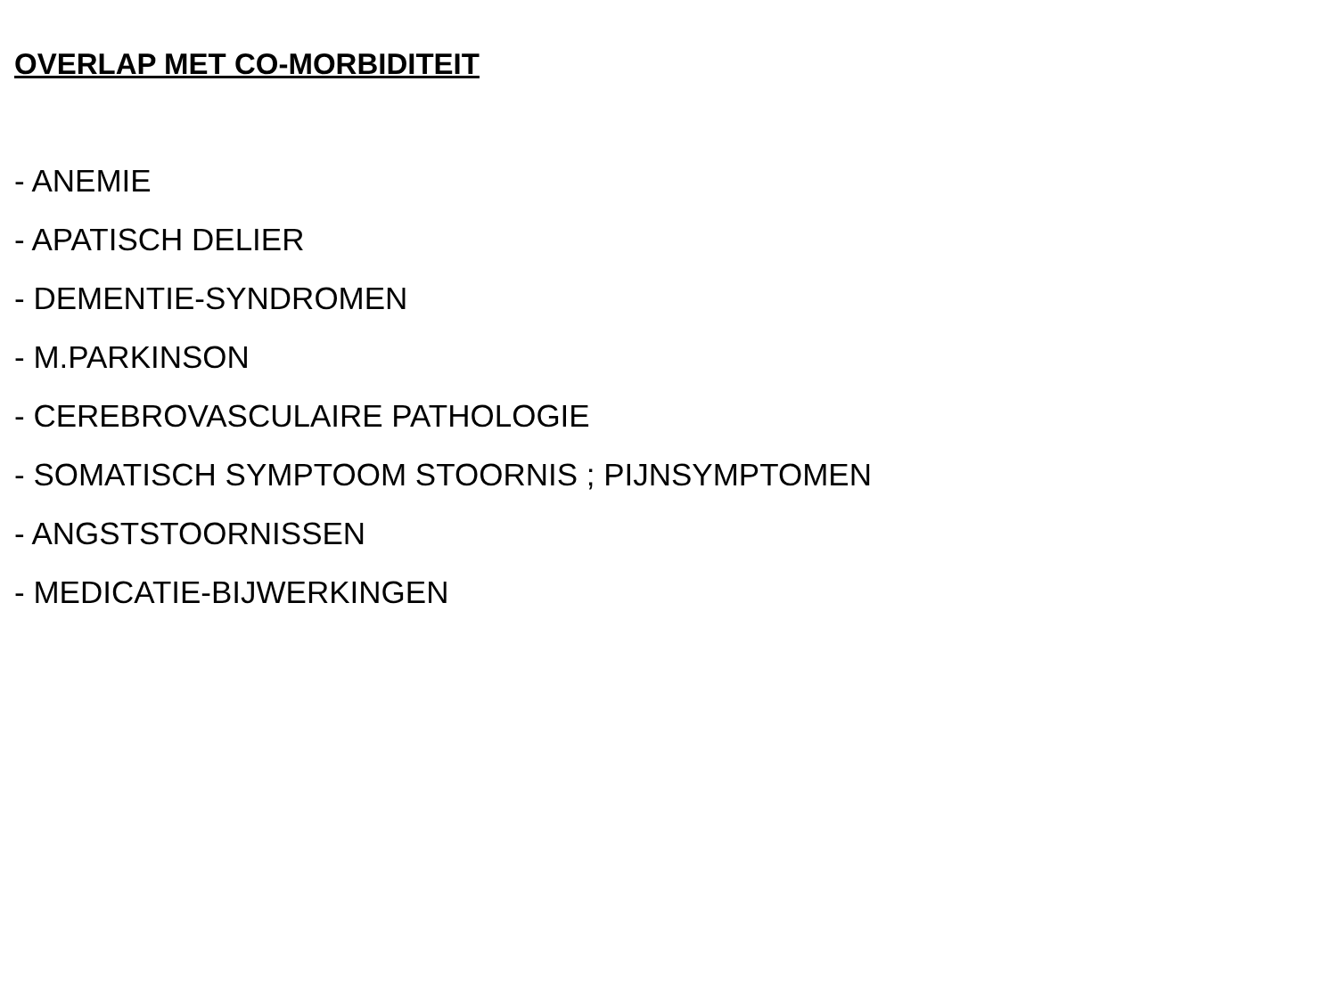OVERLAP MET CO-MORBIDITEIT
- ANEMIE
- APATISCH DELIER
- DEMENTIE-SYNDROMEN
- M.PARKINSON
- CEREBROVASCULAIRE PATHOLOGIE
- SOMATISCH SYMPTOOM STOORNIS ; PIJNSYMPTOMEN
- ANGSTSTOORNISSEN
- MEDICATIE-BIJWERKINGEN